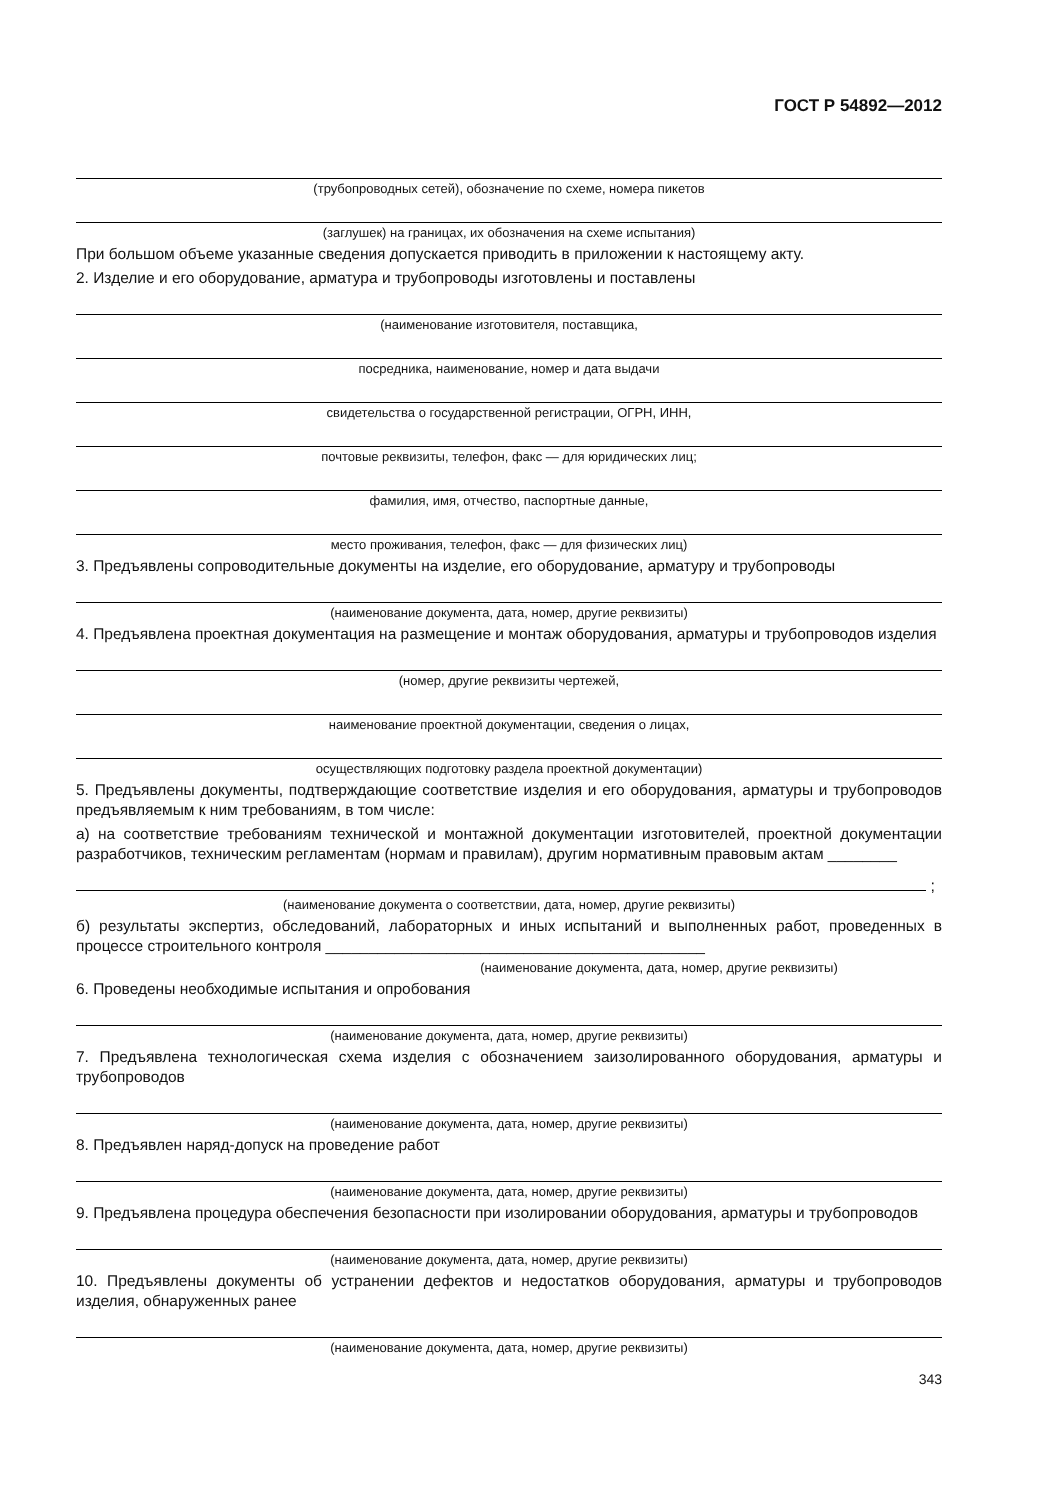ГОСТ Р 54892—2012
(трубопроводных сетей), обозначение по схеме, номера пикетов
(заглушек) на границах, их обозначения на схеме испытания)
При большом объеме указанные сведения допускается приводить в приложении к настоящему акту.
2. Изделие и его оборудование, арматура и трубопроводы изготовлены и поставлены
(наименование изготовителя, поставщика,
посредника, наименование, номер и дата выдачи
свидетельства о государственной регистрации, ОГРН, ИНН,
почтовые реквизиты, телефон, факс — для юридических лиц;
фамилия, имя, отчество, паспортные данные,
место проживания, телефон, факс — для физических лиц)
3. Предъявлены сопроводительные документы на изделие, его оборудование, арматуру и трубопроводы
(наименование документа, дата, номер, другие реквизиты)
4. Предъявлена проектная документация на размещение и монтаж оборудования, арматуры и трубопроводов изделия
(номер, другие реквизиты чертежей,
наименование проектной документации, сведения о лицах,
осуществляющих подготовку раздела проектной документации)
5. Предъявлены документы, подтверждающие соответствие изделия и его оборудования, арматуры и трубопроводов предъявляемым к ним требованиям, в том числе:
а) на соответствие требованиям технической и монтажной документации изготовителей, проектной документации разработчиков, техническим регламентам (нормам и правилам), другим нормативным правовым актам ________
;
(наименование документа о соответствии, дата, номер, другие реквизиты)
б) результаты экспертиз, обследований, лабораторных и иных испытаний и выполненных работ, проведенных в процессе строительного контроля ____________________________________________
(наименование документа, дата, номер, другие реквизиты)
6. Проведены необходимые испытания и опробования
(наименование документа, дата, номер, другие реквизиты)
7. Предъявлена технологическая схема изделия с обозначением заизолированного оборудования, арматуры и трубопроводов
(наименование документа, дата, номер, другие реквизиты)
8. Предъявлен наряд-допуск на проведение работ
(наименование документа, дата, номер, другие реквизиты)
9. Предъявлена процедура обеспечения безопасности при изолировании оборудования, арматуры и трубопроводов
(наименование документа, дата, номер, другие реквизиты)
10. Предъявлены документы об устранении дефектов и недостатков оборудования, арматуры и трубопроводов изделия, обнаруженных ранее
(наименование документа, дата, номер, другие реквизиты)
343